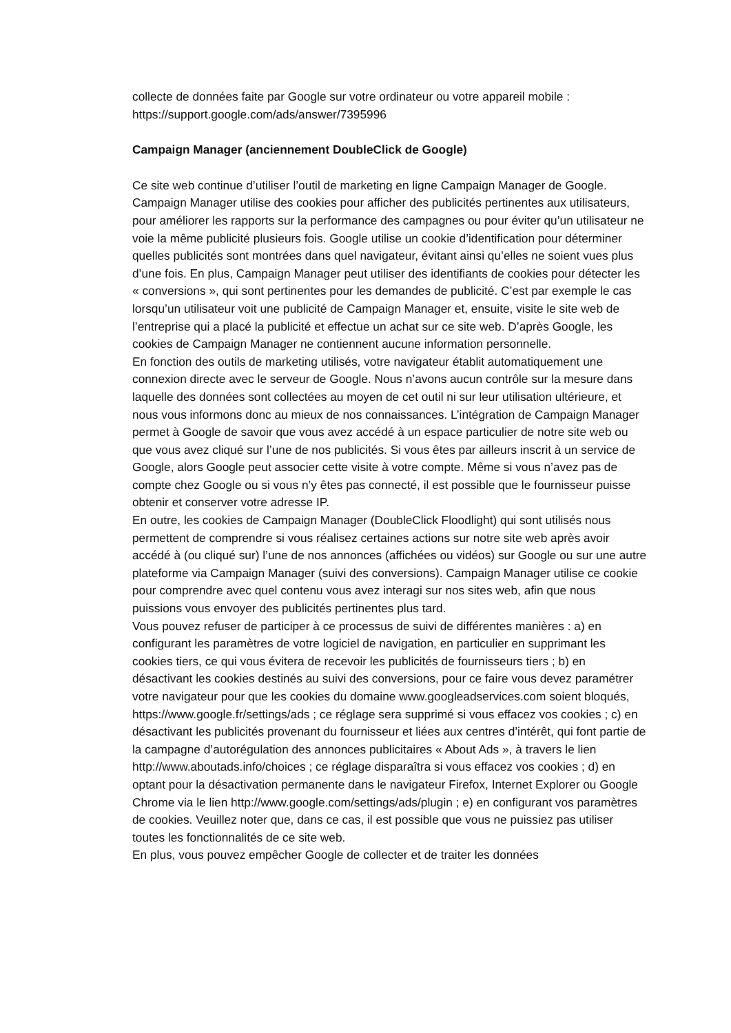collecte de données faite par Google sur votre ordinateur ou votre appareil mobile : https://support.google.com/ads/answer/7395996
Campaign Manager (anciennement DoubleClick de Google)
Ce site web continue d’utiliser l’outil de marketing en ligne Campaign Manager de Google. Campaign Manager utilise des cookies pour afficher des publicités pertinentes aux utilisateurs, pour améliorer les rapports sur la performance des campagnes ou pour éviter qu’un utilisateur ne voie la même publicité plusieurs fois. Google utilise un cookie d’identification pour déterminer quelles publicités sont montrées dans quel navigateur, évitant ainsi qu’elles ne soient vues plus d’une fois. En plus, Campaign Manager peut utiliser des identifiants de cookies pour détecter les « conversions », qui sont pertinentes pour les demandes de publicité. C’est par exemple le cas lorsqu’un utilisateur voit une publicité de Campaign Manager et, ensuite, visite le site web de l’entreprise qui a placé la publicité et effectue un achat sur ce site web. D’après Google, les cookies de Campaign Manager ne contiennent aucune information personnelle.
En fonction des outils de marketing utilisés, votre navigateur établit automatiquement une connexion directe avec le serveur de Google. Nous n’avons aucun contrôle sur la mesure dans laquelle des données sont collectées au moyen de cet outil ni sur leur utilisation ultérieure, et nous vous informons donc au mieux de nos connaissances. L’intégration de Campaign Manager permet à Google de savoir que vous avez accédé à un espace particulier de notre site web ou que vous avez cliqué sur l’une de nos publicités. Si vous êtes par ailleurs inscrit à un service de Google, alors Google peut associer cette visite à votre compte. Même si vous n’avez pas de compte chez Google ou si vous n’y êtes pas connecté, il est possible que le fournisseur puisse obtenir et conserver votre adresse IP.
En outre, les cookies de Campaign Manager (DoubleClick Floodlight) qui sont utilisés nous permettent de comprendre si vous réalisez certaines actions sur notre site web après avoir accédé à (ou cliqué sur) l’une de nos annonces (affichées ou vidéos) sur Google ou sur une autre plateforme via Campaign Manager (suivi des conversions). Campaign Manager utilise ce cookie pour comprendre avec quel contenu vous avez interagi sur nos sites web, afin que nous puissions vous envoyer des publicités pertinentes plus tard.
Vous pouvez refuser de participer à ce processus de suivi de différentes manières : a) en configurant les paramètres de votre logiciel de navigation, en particulier en supprimant les cookies tiers, ce qui vous évitera de recevoir les publicités de fournisseurs tiers ; b) en désactivant les cookies destinés au suivi des conversions, pour ce faire vous devez paramétrer votre navigateur pour que les cookies du domaine www.googleadservices.com soient bloqués, https://www.google.fr/settings/ads ; ce réglage sera supprimé si vous effacez vos cookies ; c) en désactivant les publicités provenant du fournisseur et liées aux centres d’intérêt, qui font partie de la campagne d’autorégulation des annonces publicitaires « About Ads », à travers le lien http://www.aboutads.info/choices ; ce réglage disparaîtra si vous effacez vos cookies ; d) en optant pour la désactivation permanente dans le navigateur Firefox, Internet Explorer ou Google Chrome via le lien http://www.google.com/settings/ads/plugin ; e) en configurant vos paramètres de cookies. Veuillez noter que, dans ce cas, il est possible que vous ne puissiez pas utiliser toutes les fonctionnalités de ce site web.
En plus, vous pouvez empêcher Google de collecter et de traiter les données